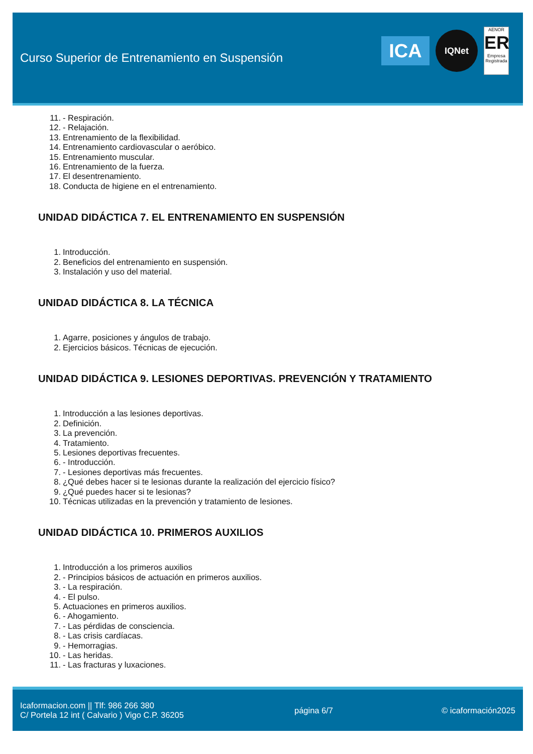Curso Superior de Entrenamiento en Suspensión
ICA
IQNet
AENOR
ER
Empresa Registrada
11. - Respiración.
12. - Relajación.
13. Entrenamiento de la flexibilidad.
14. Entrenamiento cardiovascular o aeróbico.
15. Entrenamiento muscular.
16. Entrenamiento de la fuerza.
17. El desentrenamiento.
18. Conducta de higiene en el entrenamiento.
UNIDAD DIDÁCTICA 7. EL ENTRENAMIENTO EN SUSPENSIÓN
1. Introducción.
2. Beneficios del entrenamiento en suspensión.
3. Instalación y uso del material.
UNIDAD DIDÁCTICA 8. LA TÉCNICA
1. Agarre, posiciones y ángulos de trabajo.
2. Ejercicios básicos. Técnicas de ejecución.
UNIDAD DIDÁCTICA 9. LESIONES DEPORTIVAS. PREVENCIÓN Y TRATAMIENTO
1. Introducción a las lesiones deportivas.
2. Definición.
3. La prevención.
4. Tratamiento.
5. Lesiones deportivas frecuentes.
6. - Introducción.
7. - Lesiones deportivas más frecuentes.
8. ¿Qué debes hacer si te lesionas durante la realización del ejercicio físico?
9. ¿Qué puedes hacer si te lesionas?
10. Técnicas utilizadas en la prevención y tratamiento de lesiones.
UNIDAD DIDÁCTICA 10. PRIMEROS AUXILIOS
1. Introducción a los primeros auxilios
2. - Principios básicos de actuación en primeros auxilios.
3. - La respiración.
4. - El pulso.
5. Actuaciones en primeros auxilios.
6. - Ahogamiento.
7. - Las pérdidas de consciencia.
8. - Las crisis cardíacas.
9. - Hemorragias.
10. - Las heridas.
11. - Las fracturas y luxaciones.
Icaformacion.com || Tlf: 986 266 380
C/ Portela 12 int ( Calvario ) Vigo C.P. 36205
página 6/7 © icaformación2025